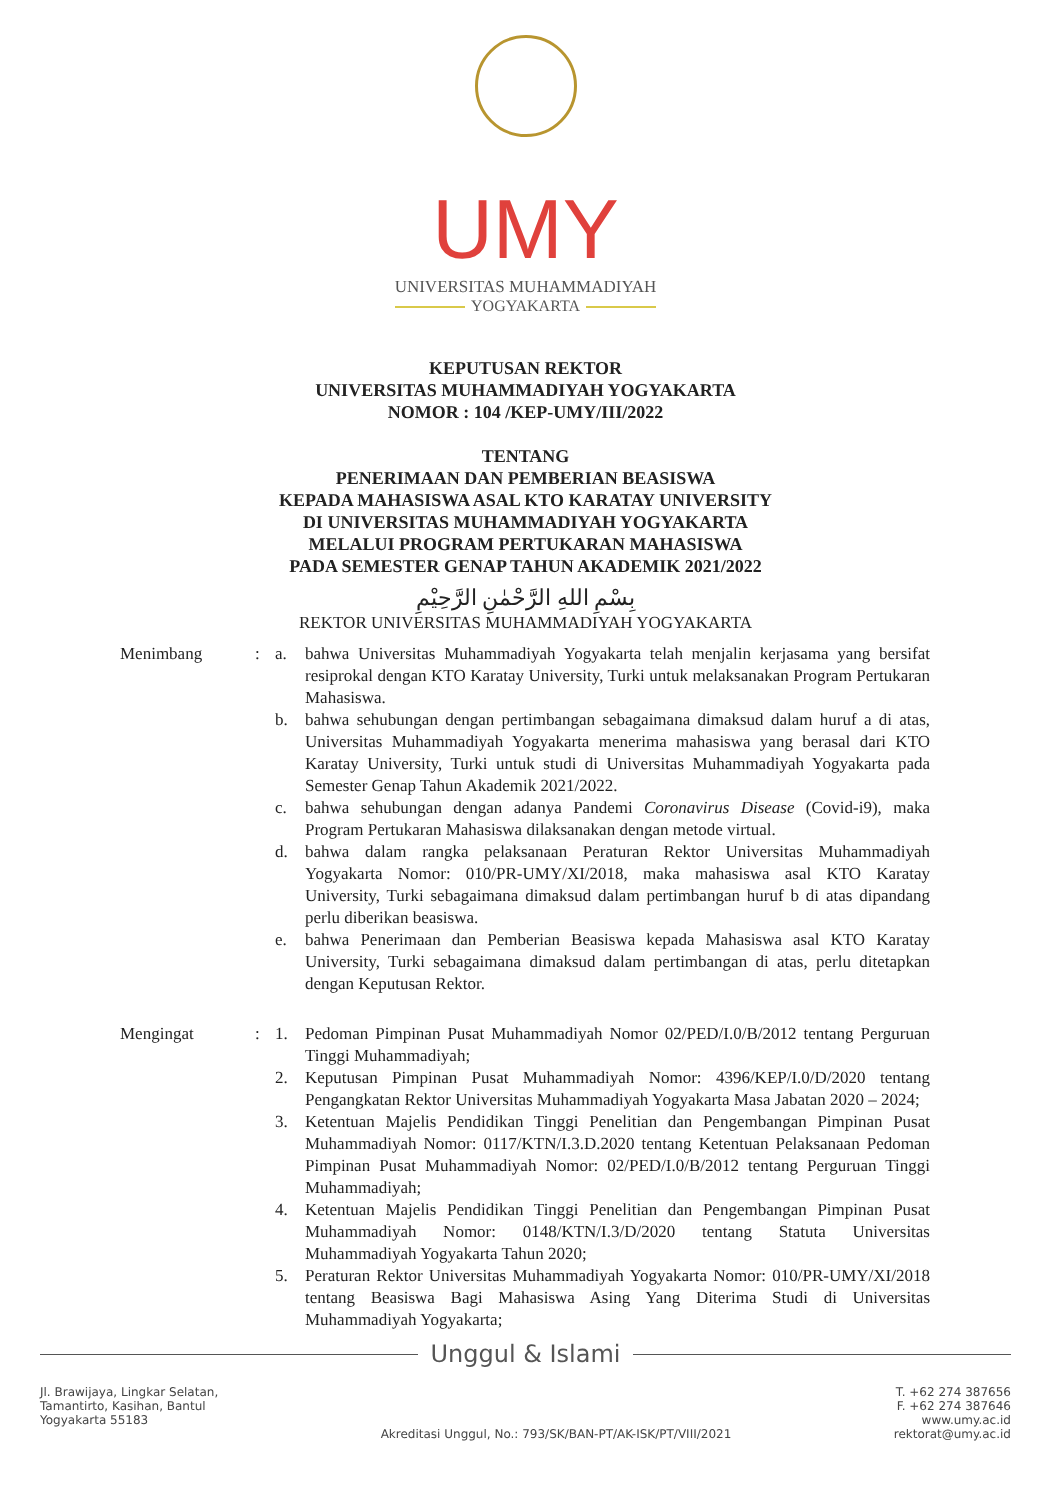UMY
UNIVERSITAS MUHAMMADIYAH
YOGYAKARTA
KEPUTUSAN REKTOR
UNIVERSITAS MUHAMMADIYAH YOGYAKARTA
NOMOR : 104 /KEP-UMY/III/2022
TENTANG
PENERIMAAN DAN PEMBERIAN BEASISWA
KEPADA MAHASISWA ASAL KTO KARATAY UNIVERSITY
DI UNIVERSITAS MUHAMMADIYAH YOGYAKARTA
MELALUI PROGRAM PERTUKARAN MAHASISWA
PADA SEMESTER GENAP TAHUN AKADEMIK 2021/2022
بِسْمِ اللهِ الرَّحْمٰنِ الرَّحِيْمِ
REKTOR UNIVERSITAS MUHAMMADIYAH YOGYAKARTA
Menimbang : a. bahwa Universitas Muhammadiyah Yogyakarta telah menjalin kerjasama yang bersifat resiprokal dengan KTO Karatay University, Turki untuk melaksanakan Program Pertukaran Mahasiswa.
b. bahwa sehubungan dengan pertimbangan sebagaimana dimaksud dalam huruf a di atas, Universitas Muhammadiyah Yogyakarta menerima mahasiswa yang berasal dari KTO Karatay University, Turki untuk studi di Universitas Muhammadiyah Yogyakarta pada Semester Genap Tahun Akademik 2021/2022.
c. bahwa sehubungan dengan adanya Pandemi Coronavirus Disease (Covid-i9), maka Program Pertukaran Mahasiswa dilaksanakan dengan metode virtual.
d. bahwa dalam rangka pelaksanaan Peraturan Rektor Universitas Muhammadiyah Yogyakarta Nomor: 010/PR-UMY/XI/2018, maka mahasiswa asal KTO Karatay University, Turki sebagaimana dimaksud dalam pertimbangan huruf b di atas dipandang perlu diberikan beasiswa.
e. bahwa Penerimaan dan Pemberian Beasiswa kepada Mahasiswa asal KTO Karatay University, Turki sebagaimana dimaksud dalam pertimbangan di atas, perlu ditetapkan dengan Keputusan Rektor.
Mengingat : 1. Pedoman Pimpinan Pusat Muhammadiyah Nomor 02/PED/I.0/B/2012 tentang Perguruan Tinggi Muhammadiyah;
2. Keputusan Pimpinan Pusat Muhammadiyah Nomor: 4396/KEP/I.0/D/2020 tentang Pengangkatan Rektor Universitas Muhammadiyah Yogyakarta Masa Jabatan 2020 – 2024;
3. Ketentuan Majelis Pendidikan Tinggi Penelitian dan Pengembangan Pimpinan Pusat Muhammadiyah Nomor: 0117/KTN/I.3.D.2020 tentang Ketentuan Pelaksanaan Pedoman Pimpinan Pusat Muhammadiyah Nomor: 02/PED/I.0/B/2012 tentang Perguruan Tinggi Muhammadiyah;
4. Ketentuan Majelis Pendidikan Tinggi Penelitian dan Pengembangan Pimpinan Pusat Muhammadiyah Nomor: 0148/KTN/I.3/D/2020 tentang Statuta Universitas Muhammadiyah Yogyakarta Tahun 2020;
5. Peraturan Rektor Universitas Muhammadiyah Yogyakarta Nomor: 010/PR-UMY/XI/2018 tentang Beasiswa Bagi Mahasiswa Asing Yang Diterima Studi di Universitas Muhammadiyah Yogyakarta;
Unggul & Islami
Jl. Brawijaya, Lingkar Selatan,
Tamantirto, Kasihan, Bantul
Yogyakarta 55183
Akreditasi Unggul, No.: 793/SK/BAN-PT/AK-ISK/PT/VIII/2021
T. +62 274 387656
F. +62 274 387646
www.umy.ac.id
rektorat@umy.ac.id